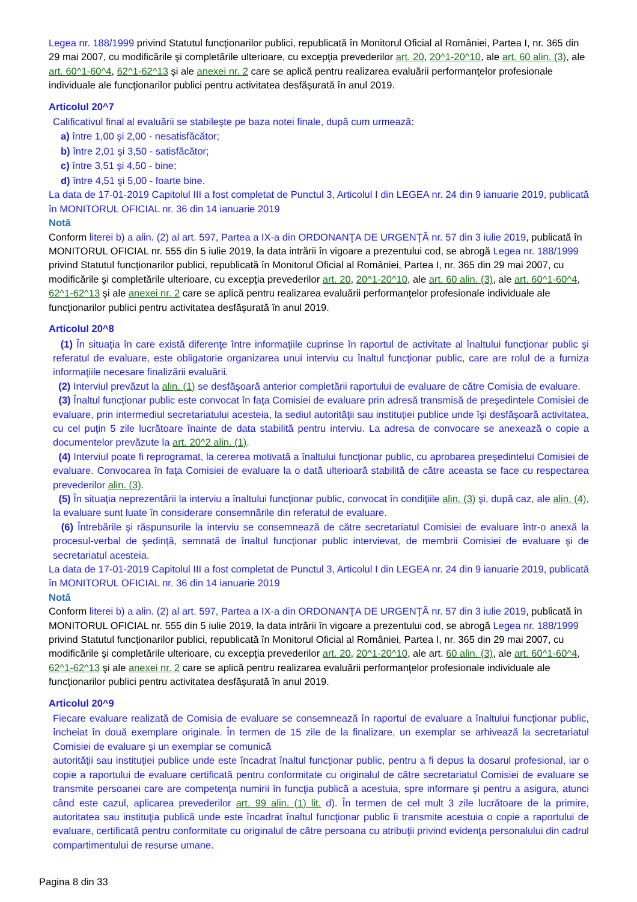Legea nr. 188/1999 privind Statutul funcţionarilor publici, republicată în Monitorul Oficial al României, Partea I, nr. 365 din 29 mai 2007, cu modificările şi completările ulterioare, cu excepţia prevederilor art. 20, 20^1-20^10, ale art. 60 alin. (3), ale art. 60^1-60^4, 62^1-62^13 şi ale anexei nr. 2 care se aplică pentru realizarea evaluării performanţelor profesionale individuale ale funcţionarilor publici pentru activitatea desfăşurată în anul 2019.
Articolul 20^7
Calificativul final al evaluării se stabileşte pe baza notei finale, după cum urmează:
a) între 1,00 şi 2,00 - nesatisfăcător;
b) între 2,01 şi 3,50 - satisfăcător;
c) între 3,51 şi 4,50 - bine;
d) între 4,51 şi 5,00 - foarte bine.
La data de 17-01-2019 Capitolul III a fost completat de Punctul 3, Articolul I din LEGEA nr. 24 din 9 ianuarie 2019, publicată în MONITORUL OFICIAL nr. 36 din 14 ianuarie 2019
Notă
Conform literei b) a alin. (2) al art. 597, Partea a IX-a din ORDONANŢA DE URGENŢĂ nr. 57 din 3 iulie 2019, publicată în MONITORUL OFICIAL nr. 555 din 5 iulie 2019, la data intrării în vigoare a prezentului cod, se abrogă Legea nr. 188/1999 privind Statutul funcţionarilor publici, republicată în Monitorul Oficial al României, Partea I, nr. 365 din 29 mai 2007, cu modificările şi completările ulterioare, cu excepţia prevederilor art. 20, 20^1-20^10, ale art. 60 alin. (3), ale art. 60^1-60^4, 62^1-62^13 şi ale anexei nr. 2 care se aplică pentru realizarea evaluării performanţelor profesionale individuale ale funcţionarilor publici pentru activitatea desfăşurată în anul 2019.
Articolul 20^8
(1) În situaţia în care există diferenţe între informaţiile cuprinse în raportul de activitate al înaltului funcţionar public şi referatul de evaluare, este obligatorie organizarea unui interviu cu înaltul funcţionar public, care are rolul de a furniza informaţiile necesare finalizării evaluării.
(2) Interviul prevăzut la alin. (1) se desfăşoară anterior completării raportului de evaluare de către Comisia de evaluare.
(3) Înaltul funcţionar public este convocat în faţa Comisiei de evaluare prin adresă transmisă de preşedintele Comisiei de evaluare, prin intermediul secretariatului acesteia, la sediul autorităţii sau instituţiei publice unde îşi desfăşoară activitatea, cu cel puţin 5 zile lucrătoare înainte de data stabilită pentru interviu. La adresa de convocare se anexează o copie a documentelor prevăzute la art. 20^2 alin. (1).
(4) Interviul poate fi reprogramat, la cererea motivată a înaltului funcţionar public, cu aprobarea preşedintelui Comisiei de evaluare. Convocarea în faţa Comisiei de evaluare la o dată ulterioară stabilită de către aceasta se face cu respectarea prevederilor alin. (3).
(5) În situaţia neprezentării la interviu a înaltului funcţionar public, convocat în condiţiile alin. (3) şi, după caz, ale alin. (4), la evaluare sunt luate în considerare consemnările din referatul de evaluare.
(6) Întrebările şi răspunsurile la interviu se consemnează de către secretariatul Comisiei de evaluare într-o anexă la procesul-verbal de şedinţă, semnată de înaltul funcţionar public intervievat, de membrii Comisiei de evaluare şi de secretariatul acesteia.
La data de 17-01-2019 Capitolul III a fost completat de Punctul 3, Articolul I din LEGEA nr. 24 din 9 ianuarie 2019, publicată în MONITORUL OFICIAL nr. 36 din 14 ianuarie 2019
Notă
Conform literei b) a alin. (2) al art. 597, Partea a IX-a din ORDONANŢA DE URGENŢĂ nr. 57 din 3 iulie 2019, publicată în MONITORUL OFICIAL nr. 555 din 5 iulie 2019, la data intrării în vigoare a prezentului cod, se abrogă Legea nr. 188/1999 privind Statutul funcţionarilor publici, republicată în Monitorul Oficial al României, Partea I, nr. 365 din 29 mai 2007, cu modificările şi completările ulterioare, cu excepţia prevederilor art. 20, 20^1-20^10, ale art. 60 alin. (3), ale art. 60^1-60^4, 62^1-62^13 şi ale anexei nr. 2 care se aplică pentru realizarea evaluării performanţelor profesionale individuale ale funcţionarilor publici pentru activitatea desfăşurată în anul 2019.
Articolul 20^9
Fiecare evaluare realizată de Comisia de evaluare se consemnează în raportul de evaluare a înaltului funcţionar public, încheiat în două exemplare originale. În termen de 15 zile de la finalizare, un exemplar se arhivează la secretariatul Comisiei de evaluare şi un exemplar se comunică
autorităţii sau instituţiei publice unde este încadrat înaltul funcţionar public, pentru a fi depus la dosarul profesional, iar o copie a raportului de evaluare certificată pentru conformitate cu originalul de către secretariatul Comisiei de evaluare se transmite persoanei care are competenţa numirii în funcţia publică a acestuia, spre informare şi pentru a asigura, atunci când este cazul, aplicarea prevederilor art. 99 alin. (1) lit. d). În termen de cel mult 3 zile lucrătoare de la primire, autoritatea sau instituţia publică unde este încadrat înaltul funcţionar public îi transmite acestuia o copie a raportului de evaluare, certificată pentru conformitate cu originalul de către persoana cu atribuţii privind evidenţa personalului din cadrul compartimentului de resurse umane.
Pagina 8 din 33